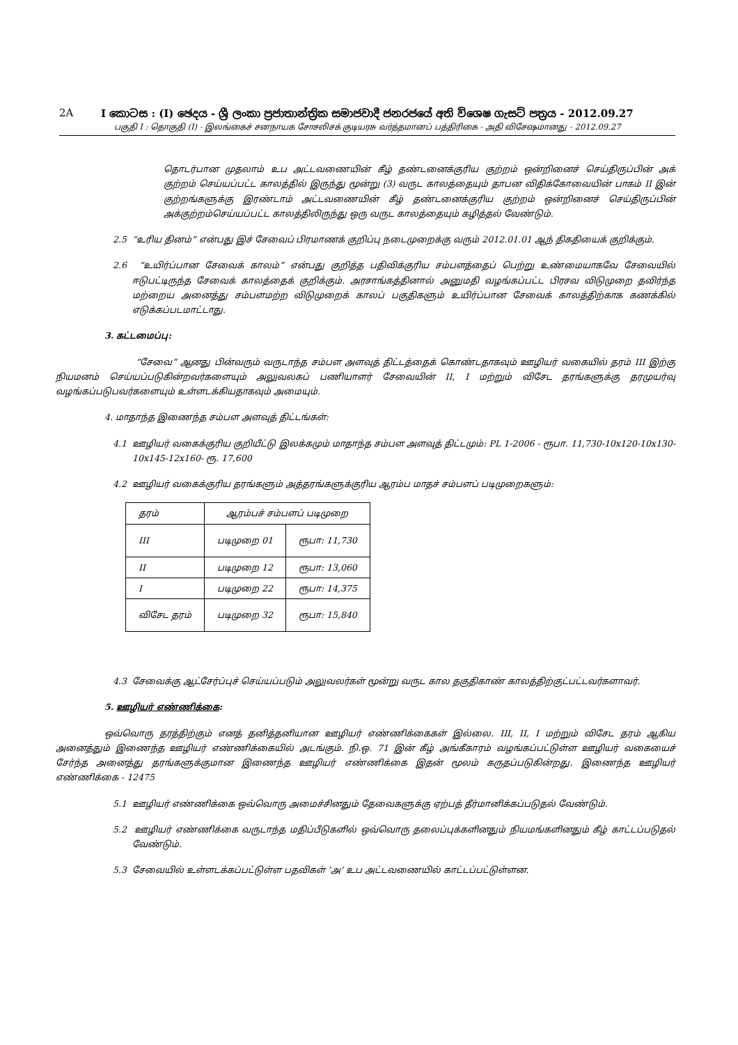2A I කොටස : (I) ඡෙදය - ශ්‍රී ලංකා ප්‍රජාතාන්ත්‍රික සමාජවාදී ජනරජයේ අති විශෙෂ ගැසට් පත්‍රය - 2012.09.27
பகுதி I : தொகுதி (I) - இலங்கைச் சனநாயக சோசலிசக் குடியரசு வர்த்தமானப் பத்திரிகை - அதி விசேஷமானது - 2012.09.27
தொடர்பான முதலாம் உப அட்டவணையின் கீழ் தண்டனைக்குரிய குற்றம் ஒன்றினைச் செய்திருப்பின் அக் குற்றம் செய்யப்பட்ட காலத்தில் இருந்து மூன்று (3) வருட காலத்தையும் தாபன விதிக்கோவையின் பாகம் II இன் குற்றங்களுக்கு இரண்டாம் அட்டவணையின் கீழ் தண்டனைக்குரிய குற்றம் ஒன்றினைச் செய்திருப்பின் அக்குற்றம்செய்யப்பட்ட காலத்திலிருந்து ஒரு வருட காலத்தையும் கழித்தல் வேண்டும்.
2.5 “உரிய தினம்” என்பது இச் சேவைப் பிரமாணக் குறிப்பு நடைமுறைக்கு வரும் 2012.01.01 ஆந் திகதியைக் குறிக்கும்.
2.6 “உயிர்ப்பான சேவைக் காலம்” என்பது குறித்த பதிவிக்குரிய சம்பளத்தைப் பெற்று உண்மையாகவே சேவையில் ஈடுபட்டிருந்த சேவைக் காலத்தைக் குறிக்கும். அரசாங்கத்தினால் அனுமதி வழங்கப்பட்ட பிரசவ விடுமுறை தவிர்ந்த மற்றைய அனைத்து சம்பளமற்ற விடுமுறைக் காலப் பகுதிகளும் உயிர்ப்பான சேவைக் காலத்திற்காக கணக்கில் எடுக்கப்படமாட்டாது.
3. கட்டமைப்பு:
“சேவை” ஆனது பின்வரும் வருடாந்த சம்பள அளவுத் திட்டத்தைக் கொண்டதாகவும் ஊழியர் வகையில் தரம் III இற்கு நியமனம் செய்யப்படுகின்றவர்களையும் அலுவலகப் பணியாளர் சேவையின் II, I மற்றும் விசேட தரங்களுக்கு தரமுயர்வு வழங்கப்படுபவர்களையும் உள்ளடக்கியதாகவும் அமையும்.
4. மாதாந்த இணைந்த சம்பள அளவுத் திட்டங்கள்:
4.1 ஊழியர் வகைக்குரிய குறியீட்டு இலக்கமும் மாதாந்த சம்பள அளவுத் திட்டமும்: PL 1-2006 - ரூபா. 11,730-10x120-10x130-10x145-12x160- ரூ. 17,600
4.2 ஊழியர் வகைக்குரிய தரங்களும் அத்தரங்களுக்குரிய ஆரம்ப மாதச் சம்பளப் படிமுறைகளும்:
| தரம் | ஆரம்பச் சம்பளப் படிமுறை | |
| III | படிமுறை 01 | ரூபா: 11,730 |
| II | படிமுறை 12 | ரூபா: 13,060 |
| I | படிமுறை 22 | ரூபா: 14,375 |
| விசேட தரம் | படிமுறை 32 | ரூபா: 15,840 |
4.3 சேவைக்கு ஆட்சேர்ப்புச் செய்யப்படும் அலுவலர்கள் மூன்று வருட கால தகுதிகாண் காலத்திற்குட்பட்டவர்களாவர்.
5. ஊழியர் எண்ணிக்கை:
ஒவ்வொரு தரத்திற்கும் எனத் தனித்தனியான ஊழியர் எண்ணிக்கைகள் இல்லை. III, II, I மற்றும் விசேட தரம் ஆகிய அனைத்தும் இணைந்த ஊழியர் எண்ணிக்கையில் அடங்கும். நி.ஒ. 71 இன் கீழ் அங்கீகாரம் வழங்கப்பட்டுள்ள ஊழியர் வகையைச் சேர்ந்த அனைத்து தரங்களுக்குமான இணைந்த ஊழியர் எண்ணிக்கை இதன் மூலம் கருதப்படுகின்றது. இணைந்த ஊழியர் எண்ணிக்கை - 12475
5.1 ஊழியர் எண்ணிக்கை ஒவ்வொரு அமைச்சினதும் தேவைகளுக்கு ஏற்பத் தீர்மானிக்கப்படுதல் வேண்டும்.
5.2 ஊழியர் எண்ணிக்கை வருடாந்த மதிப்பீடுகளில் ஒவ்வொரு தலைப்புக்களினதும் நியமங்களினதும் கீழ் காட்டப்படுதல் வேண்டும்.
5.3 சேவையில் உள்ளடக்கப்பட்டுள்ள பதவிகள் ‘அ’ உப அட்டவணையில் காட்டப்பட்டுள்ளன.